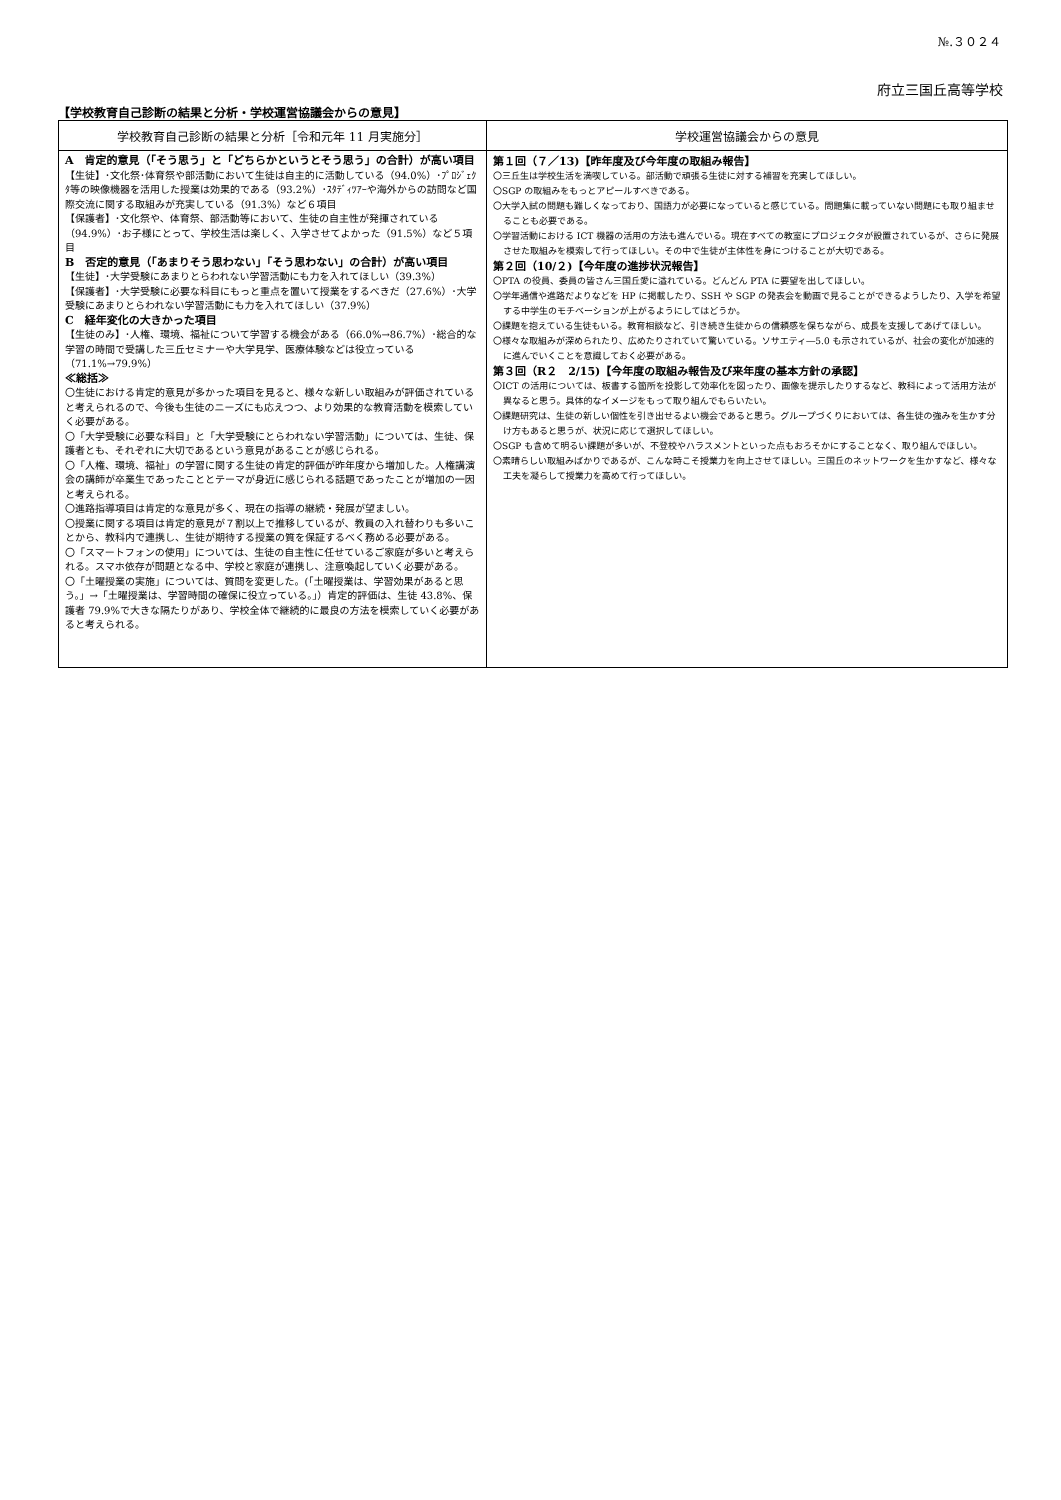№.３０２４
府立三国丘高等学校
【学校教育自己診断の結果と分析・学校運営協議会からの意見】
| 学校教育自己診断の結果と分析［令和元年 11 月実施分］ | 学校運営協議会からの意見 |
| --- | --- |
| A 肯定的意見（「そう思う」と「どちらかというとそう思う」の合計）が高い項目 【生徒】･文化祭･体育祭や部活動において生徒は自主的に活動している（94.0%）･ﾌﾟﾛｼﾞｪｸﾀ等の映像機器を活用した授業は効果的である（93.2%）･ｽﾀﾃﾞｨﾂｱｰや海外からの訪問など国際交流に関する取組みが充実している（91.3%）など６項目 【保護者】･文化祭や、体育祭、部活動等において、生徒の自主性が発揮されている（94.9%）･お子様にとって、学校生活は楽しく、入学させてよかった（91.5%）など５項目 B 否定的意見（「あまりそう思わない」「そう思わない」の合計）が高い項目 【生徒】･大学受験にあまりとらわれない学習活動にも力を入れてほしい（39.3%） 【保護者】･大学受験に必要な科目にもっと重点を置いて授業をするべきだ（27.6%）･大学受験にあまりとらわれない学習活動にも力を入れてほしい（37.9%） C 経年変化の大きかった項目 【生徒のみ】･人権、環境、福祉について学習する機会がある（66.0%→86.7%）･総合的な学習の時間で受講した三丘セミナーや大学見学、医療体験などは役立っている（71.1%→79.9%） ≪総括≫ 〇生徒における肯定的意見が多かった項目を見ると、様々な新しい取組みが評価されていると考えられるので、今後も生徒のニーズにも応えつつ、より効果的な教育活動を模索していく必要がある。 〇「大学受験に必要な科目」と「大学受験にとらわれない学習活動」については、生徒、保護者とも、それぞれに大切であるという意見があることが感じられる。 〇「人権、環境、福祉」の学習に関する生徒の肯定的評価が昨年度から増加した。人権講演会の講師が卒業生であったこととテーマが身近に感じられる話題であったことが増加の一因と考えられる。 〇進路指導項目は肯定的な意見が多く、現在の指導の継続・発展が望ましい。 〇授業に関する項目は肯定的意見が７割以上で推移しているが、教員の入れ替わりも多いことから、教科内で連携し、生徒が期待する授業の質を保証するべく務める必要がある。 〇「スマートフォンの使用」については、生徒の自主性に任せているご家庭が多いと考えられる。スマホ依存が問題となる中、学校と家庭が連携し、注意喚起していく必要がある。 〇「土曜授業の実施」については、質問を変更した。(「土曜授業は、学習効果があると思う。」→「土曜授業は、学習時間の確保に役立っている。」）肯定的評価は、生徒 43.8%、保護者 79.9%で大きな隔たりがあり、学校全体で継続的に最良の方法を模索していく必要があると考えられる。 | 第１回（７／13)【昨年度及び今年度の取組み報告】 〇三丘生は学校生活を満喫している。部活動で頑張る生徒に対する補習を充実してほしい。 〇SGP の取組みをもっとアピールすべきである。 〇大学入試の問題も難しくなっており、国語力が必要になっていると感じている。問題集に載っていない問題にも取り組ませることも必要である。 〇学習活動における ICT 機器の活用の方法も進んでいる。現在すべての教室にプロジェクタが設置されているが、さらに発展させた取組みを模索して行ってほしい。その中で生徒が主体性を身につけることが大切である。 第２回（10/２)【今年度の進捗状況報告】 〇PTA の役員、委員の皆さん三国丘愛に溢れている。どんどん PTA に要望を出してほしい。 〇学年通信や進路だよりなどを HP に掲載したり、SSH や SGP の発表会を動画で見ることができるようしたり、入学を希望する中学生のモチベーションが上がるようにしてはどうか。 〇課題を抱えている生徒もいる。教育相談など、引き続き生徒からの信頼感を保ちながら、成長を支援してあげてほしい。 〇様々な取組みが深められたり、広めたりされていて驚いている。ソサエティ―5.0 も示されているが、社会の変化が加速的に進んでいくことを意識しておく必要がある。 第３回（R２ 2/15)【今年度の取組み報告及び来年度の基本方針の承認】 〇ICT の活用については、板書する箇所を投影して効率化を図ったり、画像を提示したりするなど、教科によって活用方法が異なると思う。具体的なイメージをもって取り組んでもらいたい。 〇課題研究は、生徒の新しい個性を引き出せるよい機会であると思う。グループづくりにおいては、各生徒の強みを生かす分け方もあると思うが、状況に応じて選択してほしい。 〇SGP も含めて明るい課題が多いが、不登校やハラスメントといった点もおろそかにすることなく、取り組んでほしい。 〇素晴らしい取組みばかりであるが、こんな時こそ授業力を向上させてほしい。三国丘のネットワークを生かすなど、様々な工夫を凝らして授業力を高めて行ってほしい。 |